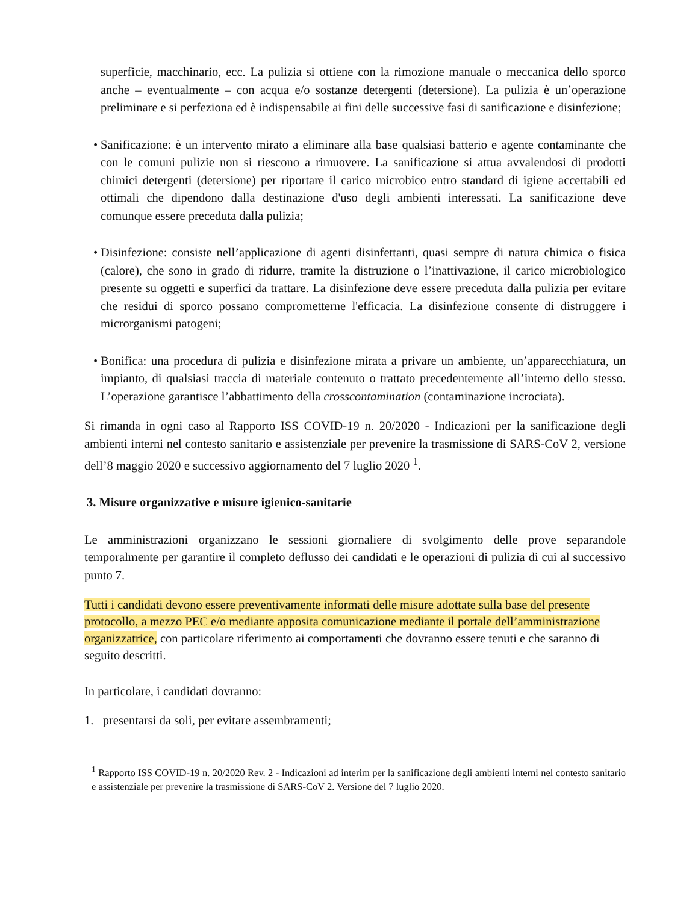superficie, macchinario, ecc. La pulizia si ottiene con la rimozione manuale o meccanica dello sporco anche – eventualmente – con acqua e/o sostanze detergenti (detersione). La pulizia è un’operazione preliminare e si perfeziona ed è indispensabile ai fini delle successive fasi di sanificazione e disinfezione;
• Sanificazione: è un intervento mirato a eliminare alla base qualsiasi batterio e agente contaminante che con le comuni pulizie non si riescono a rimuovere. La sanificazione si attua avvalendosi di prodotti chimici detergenti (detersione) per riportare il carico microbico entro standard di igiene accettabili ed ottimali che dipendono dalla destinazione d'uso degli ambienti interessati. La sanificazione deve comunque essere preceduta dalla pulizia;
• Disinfezione: consiste nell’applicazione di agenti disinfettanti, quasi sempre di natura chimica o fisica (calore), che sono in grado di ridurre, tramite la distruzione o l’inattivazione, il carico microbiologico presente su oggetti e superfici da trattare. La disinfezione deve essere preceduta dalla pulizia per evitare che residui di sporco possano comprometterne l'efficacia. La disinfezione consente di distruggere i microrganismi patogeni;
• Bonifica: una procedura di pulizia e disinfezione mirata a privare un ambiente, un’apparecchiatura, un impianto, di qualsiasi traccia di materiale contenuto o trattato precedentemente all’interno dello stesso. L’operazione garantisce l’abbattimento della crosscontamination (contaminazione incrociata).
Si rimanda in ogni caso al Rapporto ISS COVID-19 n. 20/2020 - Indicazioni per la sanificazione degli ambienti interni nel contesto sanitario e assistenziale per prevenire la trasmissione di SARS-CoV 2, versione dell’8 maggio 2020 e successivo aggiornamento del 7 luglio 2020 <sup>1</sup>.
3. Misure organizzative e misure igienico-sanitarie
Le amministrazioni organizzano le sessioni giornaliere di svolgimento delle prove separandole temporalmente per garantire il completo deflusso dei candidati e le operazioni di pulizia di cui al successivo punto 7.
Tutti i candidati devono essere preventivamente informati delle misure adottate sulla base del presente protocollo, a mezzo PEC e/o mediante apposita comunicazione mediante il portale dell’amministrazione organizzatrice, con particolare riferimento ai comportamenti che dovranno essere tenuti e che saranno di seguito descritti.
In particolare, i candidati dovranno:
1. presentarsi da soli, per evitare assembramenti;
<sup>1</sup> Rapporto ISS COVID-19 n. 20/2020 Rev. 2 - Indicazioni ad interim per la sanificazione degli ambienti interni nel contesto sanitario e assistenziale per prevenire la trasmissione di SARS-CoV 2. Versione del 7 luglio 2020.